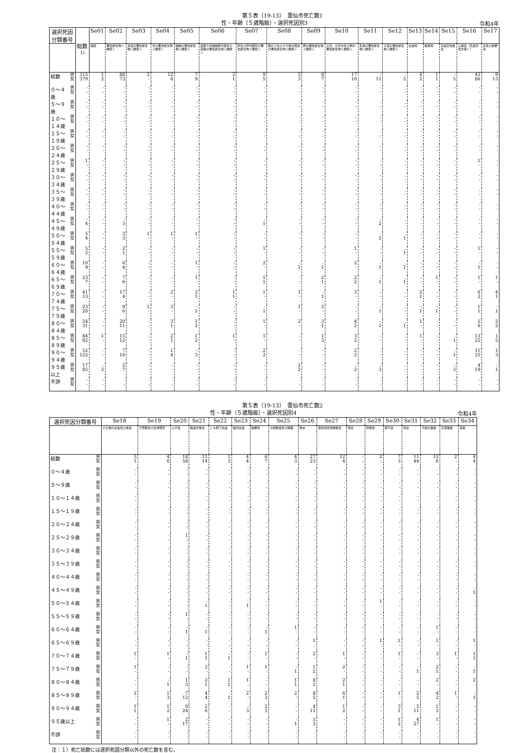第５表（19-13）　雲仙市死亡数1
性・年齢（５歳階級）・選択死因別3
令和4年
| 選択死因分類番号 | | 総数<sup>1)</sup> | Se01 | Se02 | Se03 | Se04 | Se05 | Se06 | Se07 | Se08 | Se09 | Se10 | Se11 | Se12 | Se13 | Se14 | Se15 | Se16 | Se17 |
| --- | --- | --- | --- | --- | --- | --- | --- | --- | --- | --- | --- | --- | --- | --- | --- | --- | --- | --- | --- |
| | | | 結核 | 悪性新生物＜腫瘍＞ | 食道の悪性新生物＜腫瘍＞ | 胃の悪性新生物＜腫瘍＞ | 結腸の悪性新生物＜腫瘍＞ | 直腸Ｓ状結腸移行部及び直腸の悪性新生物＜腫瘍＞ | 肝及び肝内胆管の悪性新生物＜腫瘍＞ | 胆のう及びその他の胆道の悪性新生物＜腫瘍＞ | 膵の悪性新生物＜腫瘍＞ | 気管，気管支及び肺の悪性新生物＜腫瘍＞ | 乳房の悪性新生物＜腫瘍＞ | 子宮の悪性新生物＜腫瘍＞ | 白血病 | 糖尿病 | 高血圧性疾患 | 心疾患（高血圧性を除く） | 急性心筋梗塞 |
| 総数 | 男 女 | 315 379 | 1 2 | 88 73 | 2 - | 12 6 | 7 9 | 2 1 | 9 5 | 5 3 | 8 7 | 17 10 | - 11 | . 5 | 4 2 | 1 1 | - 5 | 43 86 | 9 13 |
| ０～４歳 | 男 女 | - - | - - | - - | - - | - - | - - | - - | - - | - - | - - | - - | - - | . - | - - | - - | - - | - - | - - |
| ５～９歳 | 男 女 | - - | - - | - - | - - | - - | - - | - - | - - | - - | - - | - - | - - | . - | - - | - - | - - | - - | - - |
| １０～１４歳 | 男 女 | - - | - - | - - | - - | - - | - - | - - | - - | - - | - - | - - | - - | . - | - - | - - | - - | - - | - - |
| １５～１９歳 | 男 女 | - - | - - | - - | - - | - - | - - | - - | - - | - - | - - | - - | - - | . - | - - | - - | - - | - - | - - |
| ２０～２４歳 | 男 女 | - - | - - | - - | - - | - - | - - | - - | - - | - - | - - | - - | - - | . - | - - | - - | - - | - - | - - |
| ２５～２９歳 | 男 女 | 1 - | - - | - - | - - | - - | - - | - - | - - | - - | - - | - - | - - | . - | - - | - - | - - | 1 - | - - |
| ３０～３４歳 | 男 女 | - - | - - | - - | - - | - - | - - | - - | - - | - - | - - | - - | - - | . - | - - | - - | - - | - - | - - |
| ３５～３９歳 | 男 女 | - - | - - | - - | - - | - - | - - | - - | - - | - - | - - | - - | - - | . - | - - | - - | - - | - - | - - |
| ４０～４４歳 | 男 女 | - - | - - | - - | - - | - - | - - | - - | - - | - - | - - | - - | - - | . - | - - | - - | - - | - - | - - |
| ４５～４９歳 | 男 女 | - 4 | - - | - 3 | - - | - - | - - | - - | - 1 | - - | - - | - - | - 2 | . - | - - | - - | - - | - - | - - |
| ５０～５４歳 | 男 女 | 5 4 | - - | 3 3 | 1 - | 1 - | 1 - | - - | - - | - - | - - | - - | - 2 | . 1 | - - | - - | - - | - - | - - |
| ５５～５９歳 | 男 女 | 5 2 | - - | 2 1 | - - | - - | - - | - - | 1 - | - - | - - | 1 - | - - | . 1 | - - | - - | - - | 1 - | - - |
| ６０～６４歳 | 男 女 | 10 9 | - - | 6 4 | - - | - - | 1 - | - - | 2 - | - 1 | - 1 | 2 - | - 1 | . 1 | - - | - - | - - | - 1 | - - |
| ６５～６９歳 | 男 女 | 23 7 | - - | 7 6 | - - | - - | 1 - | - - | 1 1 | - - | 2 1 | 2 2 | - 1 | . 1 | - - | 1 - | - - | 1 - | 1 - |
| ７０～７４歳 | 男 女 | 41 13 | - - | 17 4 | - - | 2 - | 2 1 | 1 1 | 1 - | 1 - | - 1 | 3 - | - - | . - | 2 1 | - - | - - | 6 2 | 4 1 |
| ７５～７９歳 | 男 女 | 23 20 | - - | 9 6 | 1 - | 3 - | - 1 | - - | - 1 | 1 - | 2 - | - - | - 1 | . - | - 1 | - 1 | - - | 1 1 | - 1 |
| ８０～８４歳 | 男 女 | 54 31 | - - | 20 11 | - - | 3 1 | 1 2 | - - | 1 - | 2 - | 3 1 | 4 2 | - 1 | . 1 | 1 - | - - | - - | 5 6 | 2 2 |
| ８５～８９歳 | 男 女 | 84 82 | 1 - | 15 12 | - - | 2 1 | 1 2 | 1 - | 1 - | - - | 1 3 | 3 2 | - - | . - | 1 - | - - | - 1 | 13 22 | 1 5 |
| ９０～９４歳 | 男 女 | 52 122 | - - | 7 16 | - - | 1 4 | - 3 | - - | 2 2 | - - | - - | 2 2 | - - | . - | - - | - - | - 1 | 11 35 | 1 3 |
| ９５歳以上 | 男 女 | 17 85 | - 2 | 2 7 | - - | - - | - - | - - | - - | 1 2 | - - | - 2 | - 3 | . - | - - | - - | - 3 | 4 19 | - 1 |
| 不詳 | 男 女 | - - | - - | - - | - - | - - | - - | - - | - - | - - | - - | - - | - - | . - | - - | - - | - - | - - | - - |
第５表（19-13）　雲仙市死亡数2
性・年齢（５歳階級）・選択死因別4
令和4年
| 選択死因分類番号 | | Se18 | Se19 | Se20 | Se21 | Se22 | Se23 | Se24 | Se25 | Se26 | Se27 | Se28 | Se29 | Se30 | Se31 | Se32 | Se33 | Se34 |
| --- | --- | --- | --- | --- | --- | --- | --- | --- | --- | --- | --- | --- | --- | --- | --- | --- | --- | --- |
| | | その他の虚血性心疾患 | 不整脈及び伝導障害 | 心不全 | 脳血管疾患 | くも膜下出血 | 脳内出血 | 脳梗塞 | 大動脈瘤及び解離 | 肺炎 | 慢性閉塞性肺疾患 | 喘息 | 肝疾患 | 腎不全 | 老衰 | 不慮の事故 | 交通事故 | 自殺 |
| 総数 | 男 女 | 5 1 | 4 6 | 18 58 | 11 14 | 1 3 | 4 4 | 6 7 | 4 3 | 27 23 | 12 4 | - - | 2 - | 7 3 | 11 44 | 15 6 | 2 - | 4 4 |
| ０～４歳 | 男 女 | - - | - - | - - | - - | - - | - - | - - | - - | - - | - - | - - | - - | - - | - - | - - | - - | - - |
| ５～９歳 | 男 女 | - - | - - | - - | - - | - - | - - | - - | - - | - - | - - | - - | - - | - - | - - | - - | - - | - - |
| １０～１４歳 | 男 女 | - - | - - | - - | - - | - - | - - | - - | - - | - - | - - | - - | - - | - - | - - | - - | - - | - - |
| １５～１９歳 | 男 女 | - - | - - | - - | - - | - - | - - | - - | - - | - - | - - | - - | - - | - - | - - | - - | - - | - - |
| ２０～２４歳 | 男 女 | - - | - - | - - | - - | - - | - - | - - | - - | - - | - - | - - | - - | - - | - - | - - | - - | - - |
| ２５～２９歳 | 男 女 | - - | - - | 1 - | - - | - - | - - | - - | - - | - - | - - | - - | - - | - - | - - | - - | - - | - - |
| ３０～３４歳 | 男 女 | - - | - - | - - | - - | - - | - - | - - | - - | - - | - - | - - | - - | - - | - - | - - | - - | - - |
| ３５～３９歳 | 男 女 | - - | - - | - - | - - | - - | - - | - - | - - | - - | - - | - - | - - | - - | - - | - - | - - | - - |
| ４０～４４歳 | 男 女 | - - | - - | - - | - - | - - | - - | - - | - - | - - | - - | - - | - - | - - | - - | - - | - - | - - |
| ４５～４９歳 | 男 女 | - - | - - | - - | - - | - - | - - | - - | - - | - - | - - | - - | - - | - - | - - | - - | - - | - 1 |
| ５０～５４歳 | 男 女 | - - | - - | - - | - 1 | - - | - 1 | - - | - - | - - | - - | - - | 1 - | - - | - - | - - | - - | - - |
| ５５～５９歳 | 男 女 | - - | - - | 1 - | - - | - - | - - | - - | - - | - - | - - | - - | - - | - - | - - | - - | - - | - - |
| ６０～６４歳 | 男 女 | - - | - - | - 1 | - 1 | - - | - - | - 1 | 1 - | - - | - - | - - | - - | - - | - - | 1 - | - - | - - |
| ６５～６９歳 | 男 女 | - - | - - | - - | - - | - - | - - | - - | - - | 1 - | - - | - - | 1 - | 1 - | - - | 1 - | - - | 1 - |
| ７０～７４歳 | 男 女 | 1 - | 1 - | - 1 | 1 1 | - 1 | - - | 1 - | - - | 2 - | 1 - | - - | - - | 1 - | - - | 3 - | 1 - | 1 1 |
| ７５～７９歳 | 男 女 | 1 - | - - | - - | 2 - | - - | 1 - | 1 - | - 1 | 1 2 | 2 - | - - | - - | - - | - 1 | 2 1 | - - | - 1 |
| ８０～８４歳 | 男 女 | - - | - 1 | 1 3 | 2 1 | 1 1 | 1 - | - - | 1 1 | 8 2 | 2 1 | - - | - - | - - | - - | 2 - | - - | 2 - |
| ８５～８９歳 | 男 女 | 2 - | 1 3 | 7 12 | 4 4 | - 1 | 2 - | 2 3 | 2 - | 8 5 | 6 1 | - - | - - | 1 - | 2 5 | 4 2 | 1 - | - 1 |
| ９０～９４歳 | 男 女 | 1 1 | 1 2 | 6 24 | 2 6 | - - | - 3 | 2 3 | - - | 4 11 | 1 2 | - - | - - | 3 1 | 5 11 | 1 3 | - - | - - |
| ９５歳以上 | 男 女 | - - | 1 - | 2 17 | - - | - - | - - | - - | - 1 | 3 3 | - - | - - | - - | 1 2 | 4 27 | 1 - | - - | - - |
| 不詳 | 男 女 | - - | - - | - - | - - | - - | - - | - - | - - | - - | - - | - - | - - | - - | - - | - - | - - | - - |
注：１）死亡総数には選択死因分類以外の死亡数を含む。